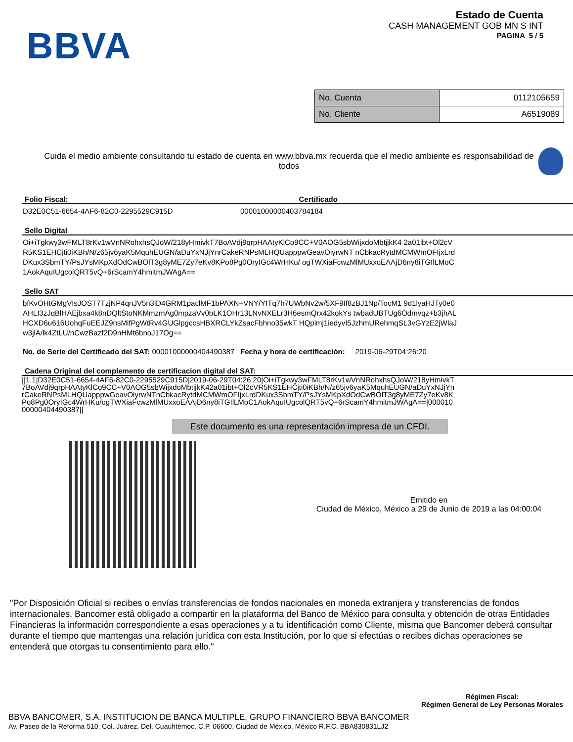BBVA
Estado de Cuenta
CASH MANAGEMENT GOB MN S INT
PAGINA 5 / 5
| No. Cuenta | 0112105659 |
| No. Cliente | A6519089 |
Cuida el medio ambiente consultando tu estado de cuenta en www.bbva.mx recuerda que el medio ambiente es responsabilidad de todos
Folio Fiscal: Certificado
D32E0C51-6654-4AF6-82C0-2295529C915D 00001000000403784184
Sello Digital
Oi+iTgkwy3wFMLT8rKv1wVnNRohxhsQJoW/218yHmivkT7BoAVdj9qrpHAAtyKlCo9CC+V0AOG5sbWijxdoMbtjjkK4 2a01ibt+Ol2cVR5KS1EHCjti0iKBh/N/z65jv6yaK5MquhEUGN/aDuYxNJjYnrCakeRNPsMLHQUapppwGeavOiyrwNT nCbkacRytdMCMWmOFIjxLrdDKux3SbmTY/PsJYsMKpXdOdCwBOlT3g8yME7Zy7eKv8KPo8Pg0OryIGc4WrHKu/ ogTWXiaFcwzMlMUxxoEAAjD6ny8iTGIlLMoC1AokAquIUgcolQRT5vQ+6rScamY4hmitmJWAgA==
Sello SAT
bfKvOHtGMgVIsJOST7TzjNP4qnJV5n3lD4GRM1paclMF1bPAXN+VNY/YITq7h7UWbNv2w/5XF9If8zBJ1Np/TocM1 9d1lyaHJTy0e0AHLI3zJqBlHAEjbxa4k8nDQltStoNKMmzmAg0mpzaVv0bLK1OHr13LNvNXELr3H6esmQrx42kokYs twbadUBTUg6Odmvqz+b3jhALHCXD6u616UohqFuEEJZ9nsMifPgWtRv4GUGlpgccsHBXRCLYkZsacFbhno35wkT HQplmj1iedyvI5JzhmURehmqSL3vGYzE2jWlaJw3jlA/lk4ZtLU/nCwzBazf2D9nHMt6bnoJ17Og==
No. de Serie del Certificado del SAT: 00001000000404490387 Fecha y hora de certificación: 2019-06-29T04:26:20
Cadena Original del complemento de certificacion digital del SAT:
||1.1|D32E0C51-6654-4AF6-82C0-2295529C915D|2019-06-29T04:26:20|Oi+iTgkwy3wFMLT8rKv1wVnNRohxhsQJoW/218yHmivkT7BoAVdj9qrpHAAtyKlCo9CC+V0AOG5sbWijxdoMbtjjkK42a01ibt+Ol2cVR5KS1EHCjti0iKBh/N/z65jv6yaK5MquhEUGN/aDuYxNJjYnrCakeRNPsMLHQUapppwGeavOiyrwNTnCbkacRytdMCMWmOFIjxLrdDKux3SbmTY/PsJYsMKpXdOdCwBOlT3g8yME7Zy7eKv8KPo8Pg0OryIGc4WrHKu/ogTWXiaFcwzMlMUxxoEAAjD6ny8iTGIlLMoC1AokAquIUgcolQRT5vQ+6rScamY4hmitmJWAgA==|00001000000404490387||
Este documento es una representación impresa de un CFDI.
Emitido en
Ciudad de México, México a 29 de Junio de 2019 a las 04:00:04
"Por Disposición Oficial si recibes o envías transferencias de fondos nacionales en moneda extranjera y transferencias de fondos internacionales, Bancomer está obligado a compartir en la plataforma del Banco de México para consulta y obtención de otras Entidades Financieras la información correspondiente a esas operaciones y a tu identificación como Cliente, misma que Bancomer deberá consultar durante el tiempo que mantengas una relación jurídica con esta Institución, por lo que si efectúas o recibes dichas operaciones se entenderá que otorgas tu consentimiento para ello."
Régimen Fiscal:
Régimen General de Ley Personas Morales
BBVA BANCOMER, S.A. INSTITUCION DE BANCA MULTIPLE, GRUPO FINANCIERO BBVA BANCOMER
Av. Paseo de la Reforma 510, Col. Juárez, Del. Cuauhtémoc, C.P. 06600, Ciudad de México. México R.F.C. BBA830831LJ2